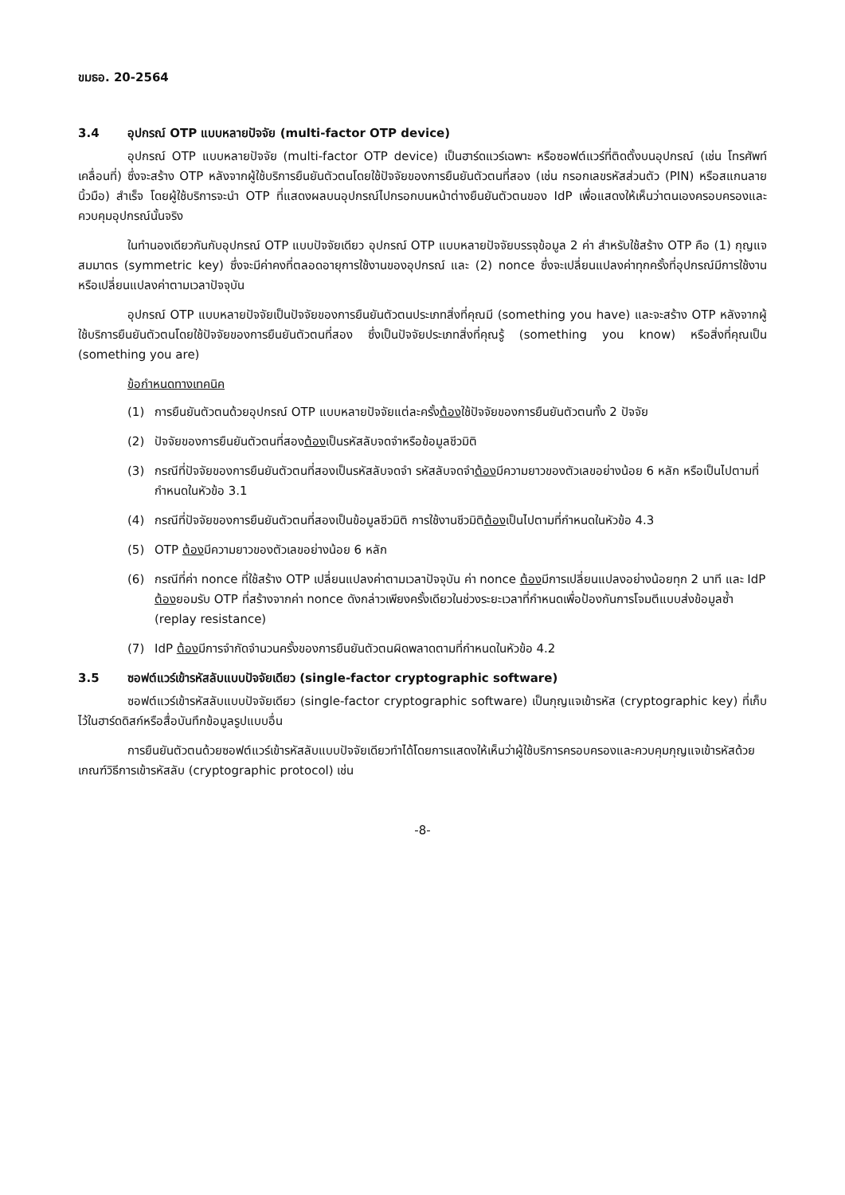ขมธอ. 20-2564
3.4 อุปกรณ์ OTP แบบหลายปัจจัย (multi-factor OTP device)
อุปกรณ์ OTP แบบหลายปัจจัย (multi-factor OTP device) เป็นฮาร์ดแวร์เฉพาะ หรือซอฟต์แวร์ที่ติดตั้งบนอุปกรณ์ (เช่น โทรศัพท์เคลื่อนที่) ซึ่งจะสร้าง OTP หลังจากผู้ใช้บริการยืนยันตัวตนโดยใช้ปัจจัยของการยืนยันตัวตนที่สอง (เช่น กรอกเลขรหัสส่วนตัว (PIN) หรือสแกนลายนิ้วมือ) สำเร็จ โดยผู้ใช้บริการจะนำ OTP ที่แสดงผลบนอุปกรณ์ไปกรอกบนหน้าต่างยืนยันตัวตนของ IdP เพื่อแสดงให้เห็นว่าตนเองครอบครองและควบคุมอุปกรณ์นั้นจริง
ในทำนองเดียวกันกับอุปกรณ์ OTP แบบปัจจัยเดียว อุปกรณ์ OTP แบบหลายปัจจัยบรรจุข้อมูล 2 ค่า สำหรับใช้สร้าง OTP คือ (1) กุญแจสมมาตร (symmetric key) ซึ่งจะมีค่าคงที่ตลอดอายุการใช้งานของอุปกรณ์ และ (2) nonce ซึ่งจะเปลี่ยนแปลงค่าทุกครั้งที่อุปกรณ์มีการใช้งานหรือเปลี่ยนแปลงค่าตามเวลาปัจจุบัน
อุปกรณ์ OTP แบบหลายปัจจัยเป็นปัจจัยของการยืนยันตัวตนประเภทสิ่งที่คุณมี (something you have) และจะสร้าง OTP หลังจากผู้ใช้บริการยืนยันตัวตนโดยใช้ปัจจัยของการยืนยันตัวตนที่สอง ซึ่งเป็นปัจจัยประเภทสิ่งที่คุณรู้ (something you know) หรือสิ่งที่คุณเป็น (something you are)
ข้อกำหนดทางเทคนิค
(1) การยืนยันตัวตนด้วยอุปกรณ์ OTP แบบหลายปัจจัยแต่ละครั้งต้องใช้ปัจจัยของการยืนยันตัวตนทั้ง 2 ปัจจัย
(2) ปัจจัยของการยืนยันตัวตนที่สองต้องเป็นรหัสลับจดจำหรือข้อมูลชีวมิติ
(3) กรณีที่ปัจจัยของการยืนยันตัวตนที่สองเป็นรหัสลับจดจำ รหัสลับจดจำต้องมีความยาวของตัวเลขอย่างน้อย 6 หลัก หรือเป็นไปตามที่กำหนดในหัวข้อ 3.1
(4) กรณีที่ปัจจัยของการยืนยันตัวตนที่สองเป็นข้อมูลชีวมิติ การใช้งานชีวมิติต้องเป็นไปตามที่กำหนดในหัวข้อ 4.3
(5) OTP ต้องมีความยาวของตัวเลขอย่างน้อย 6 หลัก
(6) กรณีที่ค่า nonce ที่ใช้สร้าง OTP เปลี่ยนแปลงค่าตามเวลาปัจจุบัน ค่า nonce ต้องมีการเปลี่ยนแปลงอย่างน้อยทุก 2 นาที และ IdP ต้องยอมรับ OTP ที่สร้างจากค่า nonce ดังกล่าวเพียงครั้งเดียวในช่วงระยะเวลาที่กำหนดเพื่อป้องกันการโจมตีแบบส่งข้อมูลซ้ำ (replay resistance)
(7) IdP ต้องมีการจำกัดจำนวนครั้งของการยืนยันตัวตนผิดพลาดตามที่กำหนดในหัวข้อ 4.2
3.5 ซอฟต์แวร์เข้ารหัสลับแบบปัจจัยเดียว (single-factor cryptographic software)
ซอฟต์แวร์เข้ารหัสลับแบบปัจจัยเดียว (single-factor cryptographic software) เป็นกุญแจเข้ารหัส (cryptographic key) ที่เก็บไว้ในฮาร์ดดิสก์หรือสื่อบันทึกข้อมูลรูปแบบอื่น
การยืนยันตัวตนด้วยซอฟต์แวร์เข้ารหัสลับแบบปัจจัยเดียวทำได้โดยการแสดงให้เห็นว่าผู้ใช้บริการครอบครองและควบคุมกุญแจเข้ารหัสด้วยเกณฑ์วิธีการเข้ารหัสลับ (cryptographic protocol) เช่น
-8-